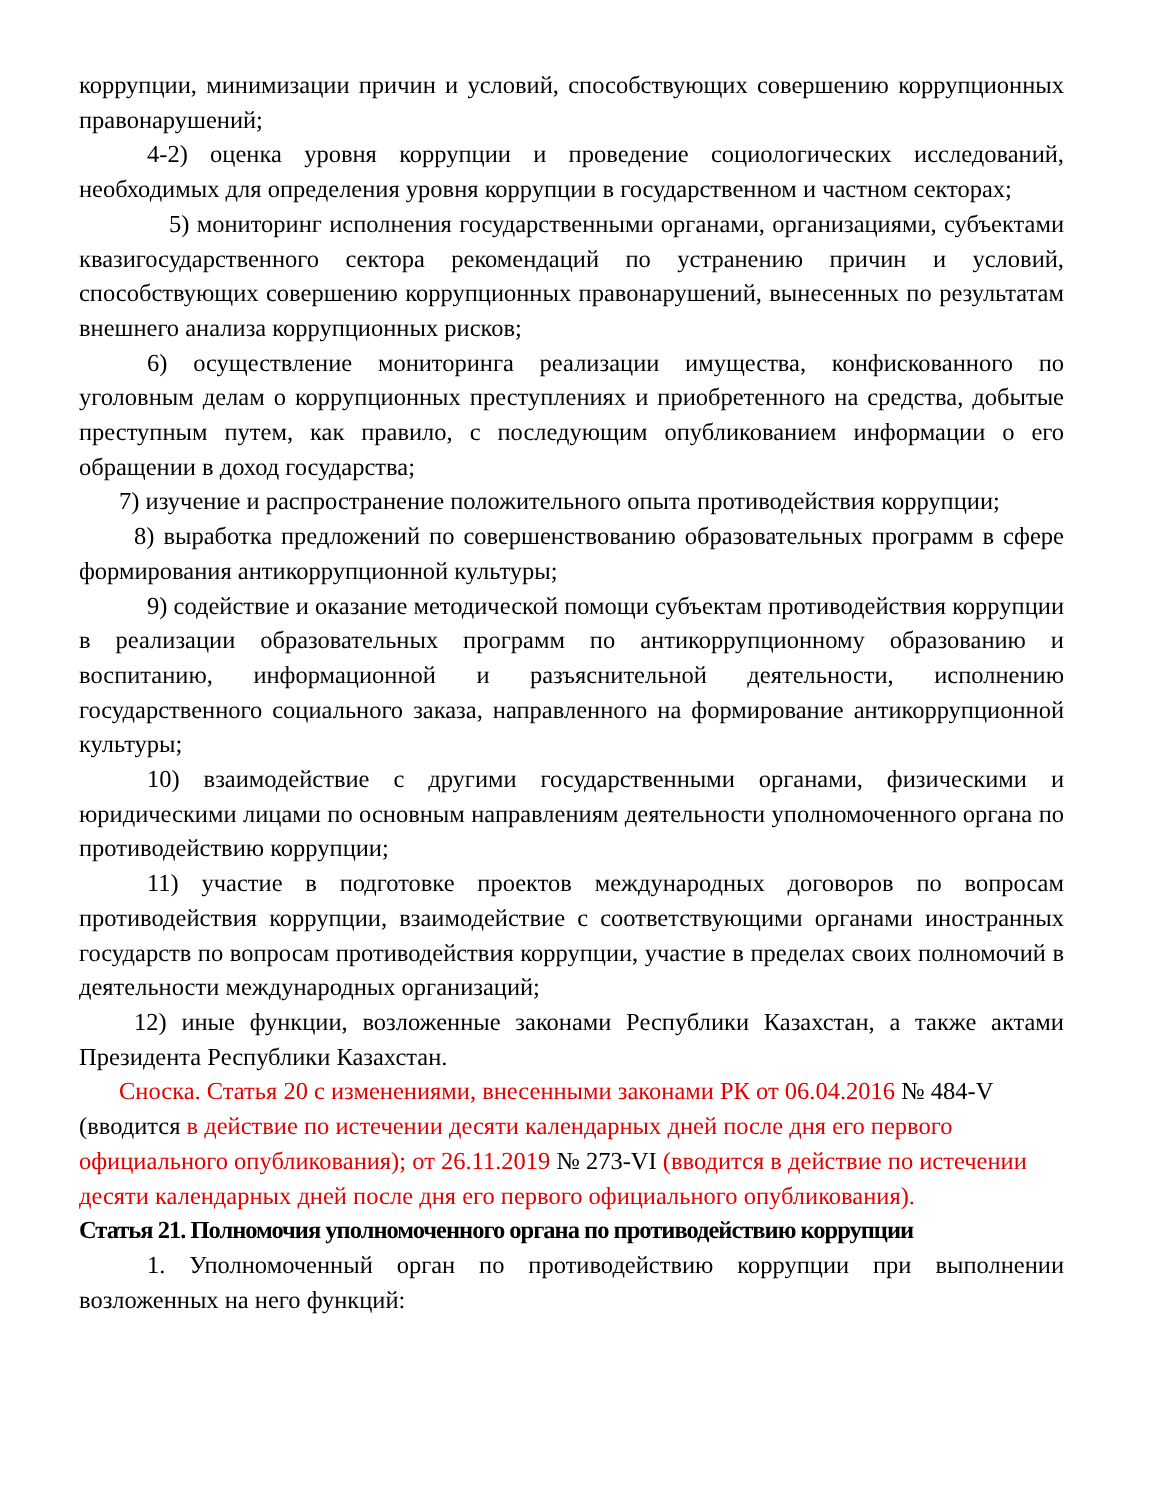коррупции, минимизации причин и условий, способствующих совершению коррупционных правонарушений;
4-2) оценка уровня коррупции и проведение социологических исследований, необходимых для определения уровня коррупции в государственном и частном секторах;
5) мониторинг исполнения государственными органами, организациями, субъектами квазигосударственного сектора рекомендаций по устранению причин и условий, способствующих совершению коррупционных правонарушений, вынесенных по результатам внешнего анализа коррупционных рисков;
6) осуществление мониторинга реализации имущества, конфискованного по уголовным делам о коррупционных преступлениях и приобретенного на средства, добытые преступным путем, как правило, с последующим опубликованием информации о его обращении в доход государства;
7) изучение и распространение положительного опыта противодействия коррупции;
8) выработка предложений по совершенствованию образовательных программ в сфере формирования антикоррупционной культуры;
9) содействие и оказание методической помощи субъектам противодействия коррупции в реализации образовательных программ по антикоррупционному образованию и воспитанию, информационной и разъяснительной деятельности, исполнению государственного социального заказа, направленного на формирование антикоррупционной культуры;
10) взаимодействие с другими государственными органами, физическими и юридическими лицами по основным направлениям деятельности уполномоченного органа по противодействию коррупции;
11) участие в подготовке проектов международных договоров по вопросам противодействия коррупции, взаимодействие с соответствующими органами иностранных государств по вопросам противодействия коррупции, участие в пределах своих полномочий в деятельности международных организаций;
12) иные функции, возложенные законами Республики Казахстан, а также актами Президента Республики Казахстан.
Сноска. Статья 20 с изменениями, внесенными законами РК от 06.04.2016 № 484-V (вводится в действие по истечении десяти календарных дней после дня его первого официального опубликования); от 26.11.2019 № 273-VI (вводится в действие по истечении десяти календарных дней после дня его первого официального опубликования).
Статья 21. Полномочия уполномоченного органа по противодействию коррупции
1. Уполномоченный орган по противодействию коррупции при выполнении возложенных на него функций: